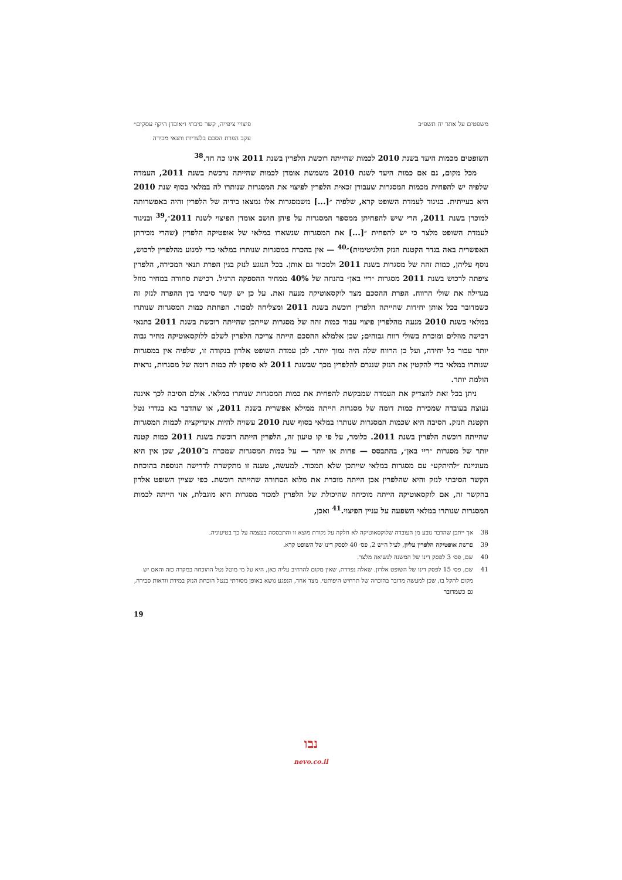משפטים על אתר יח תשפ״ב פיצויי ציפייה, קשר סיבתי ו״אובדן היקף עסקים״
עקב הפרת הסכם בלעדיות ותנאי מכירה
השופטים מכמות היעד בשנת 2010 לכמות שהייתה רוכשת הלפרין בשנת 2011 אינו כה חד.<sup>38</sup>
מכל מקום, גם אם כמות היעד לשנת 2010 משמשת אומדן לכמות שהייתה נרכשת בשנת 2011, העמדה שלפיה יש להפחית מכמות המסגרות שעבורן זכאית הלפרין לפיצוי את המסגרות שנותרו לה במלאי בסוף שנת 2010 היא בעייתית. בניגוד לעמדת השופט קרא, שלפיה ״[...] משמסגרות אלו נמצאו בידיה של הלפרין והיה באפשרותה למוכרן בשנת 2011, הרי שיש להפחיתן ממספר המסגרות על פיהן חושב אומדן הפיצוי לשנת 2011״,<sup>39</sup> ובניגוד לעמדת השופט מלצר כי יש להפחית ״[...] את המסגרות שנשארו במלאי של אופטיקה הלפרין (שהרי מכירתן האפשרית באה בגדר הקטנת הנזק הלגיטימית)״<sup>40</sup> — אין בהכרח במסגרות שנותרו במלאי כדי למנוע מהלפרין לרכוש, נוסף עליהן, כמות זהה של מסגרות בשנת 2011 ולמכור גם אותן. בכל הנוגע לנזק בגין הפרת תנאי המכירה, הלפרין ציפתה לרכוש בשנת 2011 מסגרות ״ריי באן״ בהנחה של 40% ממחיר ההספקה הרגיל. רכישת סחורה במחיר מוזל מגדילה את שולי הרווח. הפרת ההסכם מצד לוקסאוטיקה מנעה זאת. על כן יש קשר סיבתי בין ההפרה לנזק זה כשמדובר בכל אותן יחידות שהייתה הלפרין רוכשת בשנת 2011 ומצליחה למכור. הפחתת כמות המסגרות שנותרו במלאי בשנת 2010 מנעה מהלפרין פיצוי עבור כמות זהה של מסגרות שייתכן שהייתה רוכשת בשנת 2011 בתנאי רכישה מוזלים ומוכרת בשולי רווח גבוהים; שכן אלמלא ההסכם הייתה צריכה הלפרין לשלם ללוקסאוטיקה מחיר גבוה יותר עבור כל יחידה, ועל כן הרווח שלה היה נמוך יותר. לכן עמדת השופט אלרון בנקודה זו, שלפיה אין במסגרות שנותרו במלאי כדי להקטין את הנזק שנגרם להלפרין מכך שבשנת 2011 לא סופקו לה כמות דומה של מסגרות, נראית הולמת יותר.
ניתן בכל זאת להצדיק את העמדה שמבקשת להפחית את כמות המסגרות שנותרו במלאי. אולם הסיבה לכך איננה נעוצה בעובדה שמכירת כמות דומה של מסגרות הייתה ממילא אפשרית בשנת 2011, או שהדבר בא בגדרי נטל הקטנת הנזק. הסיבה היא שכמות המסגרות שנותרו במלאי בסוף שנת 2010 עשויה להיות אינדיקציה לכמות המסגרות שהייתה רוכשת הלפרין בשנת 2011. כלומר, על פי קו טיעון זה, הלפרין הייתה רוכשת בשנת 2011 כמות קטנה יותר של מסגרות ״ריי באן״, בהתבסס — פחות או יותר — על כמות המסגרות שמכרה ב־2010, שכן אין היא מעוניינת ״להיתקע״ עם מסגרות במלאי שייתכן שלא תמכור. למעשה, טענה זו מתקשרת לדרישה הנוספת בהוכחת הקשר הסיבתי לנזק והיא שהלפרין אכן הייתה מוכרת את מלוא הסחורה שהייתה רוכשת. כפי שציין השופט אלרון בהקשר זה, אם לוקסאוטיקה הייתה מוכיחה שהיכולת של הלפרין למכור מסגרות היא מוגבלת, אזי הייתה לכמות המסגרות שנותרו במלאי השפעה על עניין הפיצוי.<sup>41</sup> ואכן,
38 אך ייתכן שהדבר נובע מן העובדה שלוקסאוטיקה לא חלקה על נקודת מוצא זו והתבססה בעצמה על כך בטיעוניה.
39 פרשת אופטיקה הלפרין עליון, לעיל ה״ש 2, פס׳ 40 לפסק דינו של השופט קרא.
40 שם, פס׳ 3 לפסק דינו של המשנה לנשיאה מלצר.
41 שם, פס׳ 15 לפסק דינו של השופט אלרון. שאלה נפרדת, שאין מקום להרחיב עליה כאן, היא על מי מוטל נטל ההוכחה במקרה כזה והאם יש מקום להקל בו, שכן למעשה מדובר בהוכחה של תרחיש היפותטי. מצד אחד, הנפגע נושא באופן מסורתי בנטל הוכחת הנזק במידת וודאות סבירה, גם כשמדובר
19
נבו
nevo.co.il